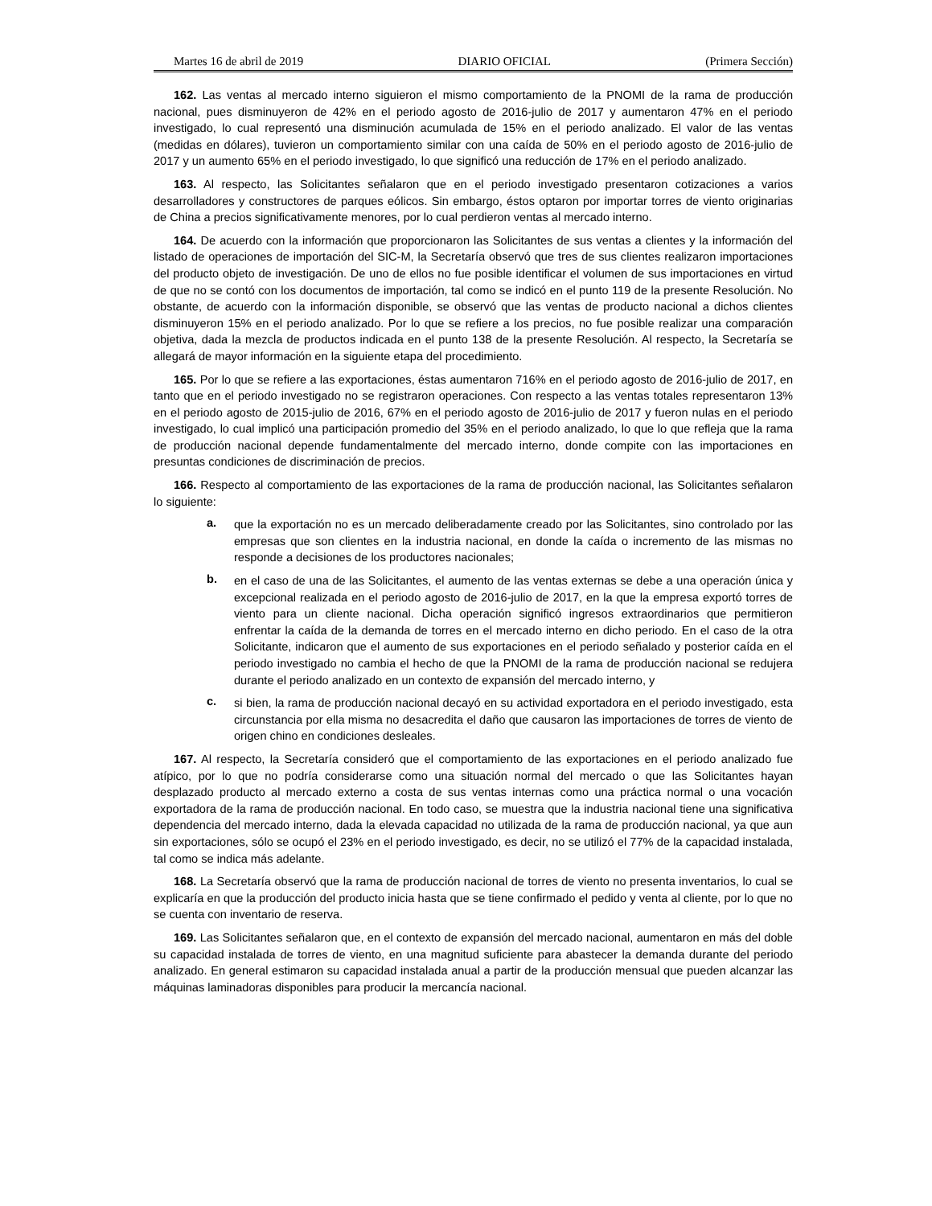Martes 16 de abril de 2019 DIARIO OFICIAL (Primera Sección)
162. Las ventas al mercado interno siguieron el mismo comportamiento de la PNOMI de la rama de producción nacional, pues disminuyeron de 42% en el periodo agosto de 2016-julio de 2017 y aumentaron 47% en el periodo investigado, lo cual representó una disminución acumulada de 15% en el periodo analizado. El valor de las ventas (medidas en dólares), tuvieron un comportamiento similar con una caída de 50% en el periodo agosto de 2016-julio de 2017 y un aumento 65% en el periodo investigado, lo que significó una reducción de 17% en el periodo analizado.
163. Al respecto, las Solicitantes señalaron que en el periodo investigado presentaron cotizaciones a varios desarrolladores y constructores de parques eólicos. Sin embargo, éstos optaron por importar torres de viento originarias de China a precios significativamente menores, por lo cual perdieron ventas al mercado interno.
164. De acuerdo con la información que proporcionaron las Solicitantes de sus ventas a clientes y la información del listado de operaciones de importación del SIC-M, la Secretaría observó que tres de sus clientes realizaron importaciones del producto objeto de investigación. De uno de ellos no fue posible identificar el volumen de sus importaciones en virtud de que no se contó con los documentos de importación, tal como se indicó en el punto 119 de la presente Resolución. No obstante, de acuerdo con la información disponible, se observó que las ventas de producto nacional a dichos clientes disminuyeron 15% en el periodo analizado. Por lo que se refiere a los precios, no fue posible realizar una comparación objetiva, dada la mezcla de productos indicada en el punto 138 de la presente Resolución. Al respecto, la Secretaría se allegará de mayor información en la siguiente etapa del procedimiento.
165. Por lo que se refiere a las exportaciones, éstas aumentaron 716% en el periodo agosto de 2016-julio de 2017, en tanto que en el periodo investigado no se registraron operaciones. Con respecto a las ventas totales representaron 13% en el periodo agosto de 2015-julio de 2016, 67% en el periodo agosto de 2016-julio de 2017 y fueron nulas en el periodo investigado, lo cual implicó una participación promedio del 35% en el periodo analizado, lo que lo que refleja que la rama de producción nacional depende fundamentalmente del mercado interno, donde compite con las importaciones en presuntas condiciones de discriminación de precios.
166. Respecto al comportamiento de las exportaciones de la rama de producción nacional, las Solicitantes señalaron lo siguiente:
a.
que la exportación no es un mercado deliberadamente creado por las Solicitantes, sino controlado por las empresas que son clientes en la industria nacional, en donde la caída o incremento de las mismas no responde a decisiones de los productores nacionales;
b.
en el caso de una de las Solicitantes, el aumento de las ventas externas se debe a una operación única y excepcional realizada en el periodo agosto de 2016-julio de 2017, en la que la empresa exportó torres de viento para un cliente nacional. Dicha operación significó ingresos extraordinarios que permitieron enfrentar la caída de la demanda de torres en el mercado interno en dicho periodo. En el caso de la otra Solicitante, indicaron que el aumento de sus exportaciones en el periodo señalado y posterior caída en el periodo investigado no cambia el hecho de que la PNOMI de la rama de producción nacional se redujera durante el periodo analizado en un contexto de expansión del mercado interno, y
c.
si bien, la rama de producción nacional decayó en su actividad exportadora en el periodo investigado, esta circunstancia por ella misma no desacredita el daño que causaron las importaciones de torres de viento de origen chino en condiciones desleales.
167. Al respecto, la Secretaría consideró que el comportamiento de las exportaciones en el periodo analizado fue atípico, por lo que no podría considerarse como una situación normal del mercado o que las Solicitantes hayan desplazado producto al mercado externo a costa de sus ventas internas como una práctica normal o una vocación exportadora de la rama de producción nacional. En todo caso, se muestra que la industria nacional tiene una significativa dependencia del mercado interno, dada la elevada capacidad no utilizada de la rama de producción nacional, ya que aun sin exportaciones, sólo se ocupó el 23% en el periodo investigado, es decir, no se utilizó el 77% de la capacidad instalada, tal como se indica más adelante.
168. La Secretaría observó que la rama de producción nacional de torres de viento no presenta inventarios, lo cual se explicaría en que la producción del producto inicia hasta que se tiene confirmado el pedido y venta al cliente, por lo que no se cuenta con inventario de reserva.
169. Las Solicitantes señalaron que, en el contexto de expansión del mercado nacional, aumentaron en más del doble su capacidad instalada de torres de viento, en una magnitud suficiente para abastecer la demanda durante del periodo analizado. En general estimaron su capacidad instalada anual a partir de la producción mensual que pueden alcanzar las máquinas laminadoras disponibles para producir la mercancía nacional.